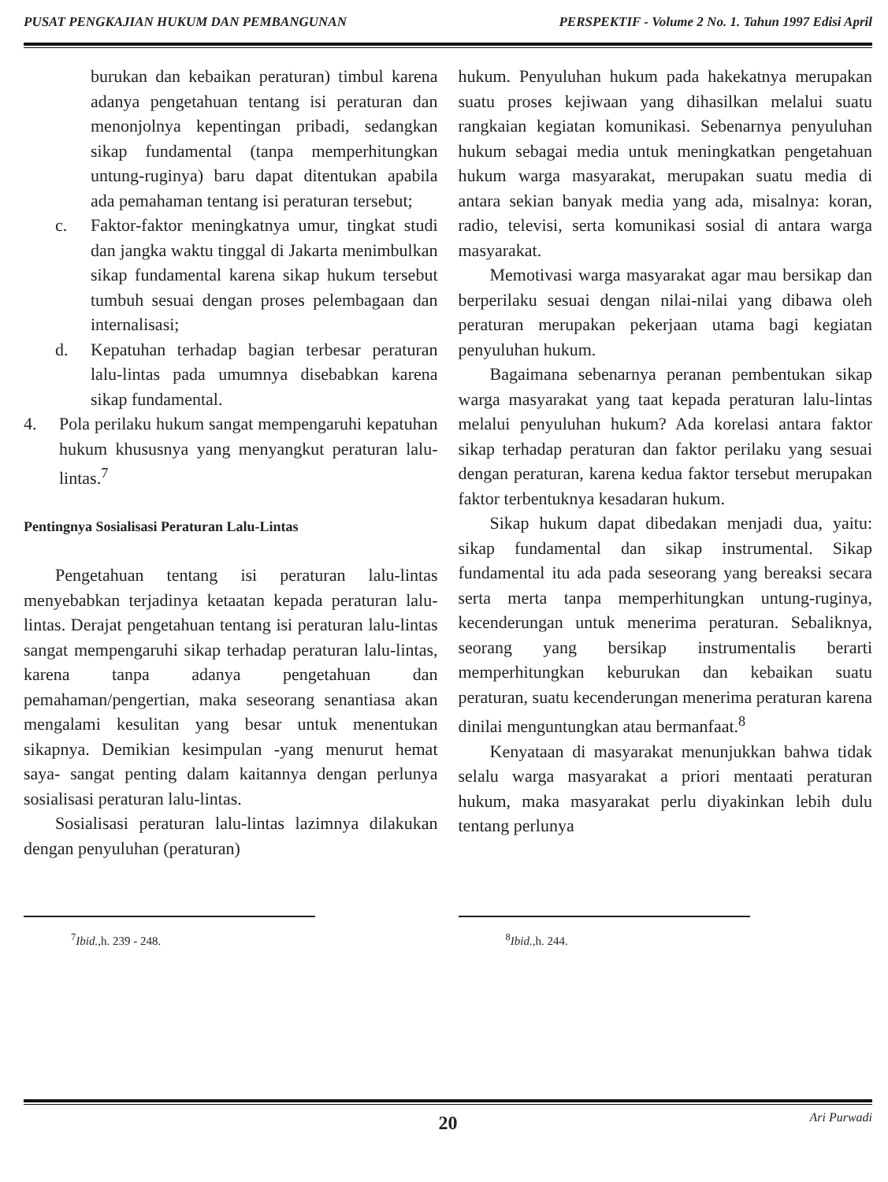PUSAT PENGKAJIAN HUKUM DAN PEMBANGUNAN PERSPEKTIF - Volume 2 No. 1. Tahun 1997 Edisi April
burukan dan kebaikan peraturan) timbul karena adanya pengetahuan tentang isi peraturan dan menonjolnya kepentingan pribadi, sedangkan sikap fundamental (tanpa memperhitungkan untung-ruginya) baru dapat ditentukan apabila ada pemahaman tentang isi peraturan tersebut;
c. Faktor-faktor meningkatnya umur, tingkat studi dan jangka waktu tinggal di Jakarta menimbulkan sikap fundamental karena sikap hukum tersebut tumbuh sesuai dengan proses pelembagaan dan internalisasi;
d. Kepatuhan terhadap bagian terbesar peraturan lalu-lintas pada umumnya disebabkan karena sikap fundamental.
4. Pola perilaku hukum sangat mempengaruhi kepatuhan hukum khususnya yang menyangkut peraturan lalu-lintas.<sup>7</sup>
Pentingnya Sosialisasi Peraturan Lalu-Lintas
Pengetahuan tentang isi peraturan lalu-lintas menyebabkan terjadinya ketaatan kepada peraturan lalu-lintas. Derajat pengetahuan tentang isi peraturan lalu-lintas sangat mempengaruhi sikap terhadap peraturan lalu-lintas, karena tanpa adanya pengetahuan dan pemahaman/pengertian, maka seseorang senantiasa akan mengalami kesulitan yang besar untuk menentukan sikapnya. Demikian kesimpulan -yang menurut hemat saya- sangat penting dalam kaitannya dengan perlunya sosialisasi peraturan lalu-lintas.
Sosialisasi peraturan lalu-lintas lazimnya dilakukan dengan penyuluhan (peraturan)
hukum. Penyuluhan hukum pada hakekatnya merupakan suatu proses kejiwaan yang dihasilkan melalui suatu rangkaian kegiatan komunikasi. Sebenarnya penyuluhan hukum sebagai media untuk meningkatkan pengetahuan hukum warga masyarakat, merupakan suatu media di antara sekian banyak media yang ada, misalnya: koran, radio, televisi, serta komunikasi sosial di antara warga masyarakat.
Memotivasi warga masyarakat agar mau bersikap dan berperilaku sesuai dengan nilai-nilai yang dibawa oleh peraturan merupakan pekerjaan utama bagi kegiatan penyuluhan hukum.
Bagaimana sebenarnya peranan pembentukan sikap warga masyarakat yang taat kepada peraturan lalu-lintas melalui penyuluhan hukum? Ada korelasi antara faktor sikap terhadap peraturan dan faktor perilaku yang sesuai dengan peraturan, karena kedua faktor tersebut merupakan faktor terbentuknya kesadaran hukum.
Sikap hukum dapat dibedakan menjadi dua, yaitu: sikap fundamental dan sikap instrumental. Sikap fundamental itu ada pada seseorang yang bereaksi secara serta merta tanpa memperhitungkan untung-ruginya, kecenderungan untuk menerima peraturan. Sebaliknya, seorang yang bersikap instrumentalis berarti memperhitungkan keburukan dan kebaikan suatu peraturan, suatu kecenderungan menerima peraturan karena dinilai menguntungkan atau bermanfaat.<sup>8</sup>
Kenyataan di masyarakat menunjukkan bahwa tidak selalu warga masyarakat a priori mentaati peraturan hukum, maka masyarakat perlu diyakinkan lebih dulu tentang perlunya
<sup>7</sup> Ibid.,h. 239 - 248. <sup>8</sup> Ibid.,h. 244.
20
Ari Purwadi